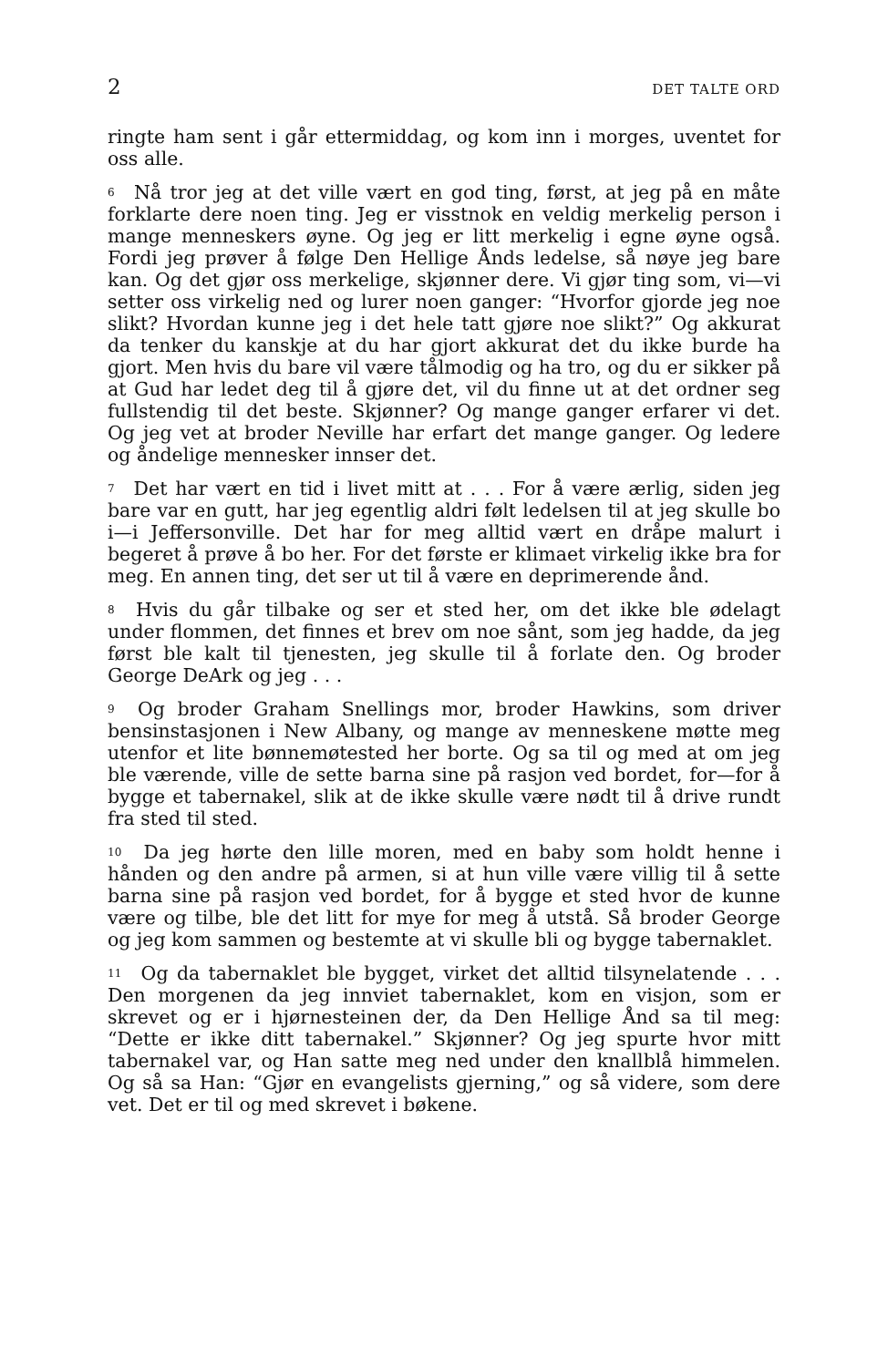2 DET TALTE ORD
ringte ham sent i går ettermiddag, og kom inn i morges, uventet for oss alle.
<sup>6</sup> Nå tror jeg at det ville vært en god ting, først, at jeg på en måte forklarte dere noen ting. Jeg er visstnok en veldig merkelig person i mange menneskers øyne. Og jeg er litt merkelig i egne øyne også. Fordi jeg prøver å følge Den Hellige Ånds ledelse, så nøye jeg bare kan. Og det gjør oss merkelige, skjønner dere. Vi gjør ting som, vi—vi setter oss virkelig ned og lurer noen ganger: “Hvorfor gjorde jeg noe slikt? Hvordan kunne jeg i det hele tatt gjøre noe slikt?” Og akkurat da tenker du kanskje at du har gjort akkurat det du ikke burde ha gjort. Men hvis du bare vil være tålmodig og ha tro, og du er sikker på at Gud har ledet deg til å gjøre det, vil du finne ut at det ordner seg fullstendig til det beste. Skjønner? Og mange ganger erfarer vi det. Og jeg vet at broder Neville har erfart det mange ganger. Og ledere og åndelige mennesker innser det.
<sup>7</sup> Det har vært en tid i livet mitt at . . . For å være ærlig, siden jeg bare var en gutt, har jeg egentlig aldri følt ledelsen til at jeg skulle bo i—i Jeffersonville. Det har for meg alltid vært en dråpe malurt i begeret å prøve å bo her. For det første er klimaet virkelig ikke bra for meg. En annen ting, det ser ut til å være en deprimerende ånd.
<sup>8</sup> Hvis du går tilbake og ser et sted her, om det ikke ble ødelagt under flommen, det finnes et brev om noe sånt, som jeg hadde, da jeg først ble kalt til tjenesten, jeg skulle til å forlate den. Og broder George DeArk og jeg . . .
<sup>9</sup> Og broder Graham Snellings mor, broder Hawkins, som driver bensinstasjonen i New Albany, og mange av menneskene møtte meg utenfor et lite bønnemøtested her borte. Og sa til og med at om jeg ble værende, ville de sette barna sine på rasjon ved bordet, for—for å bygge et tabernakel, slik at de ikke skulle være nødt til å drive rundt fra sted til sted.
<sup>10</sup> Da jeg hørte den lille moren, med en baby som holdt henne i hånden og den andre på armen, si at hun ville være villig til å sette barna sine på rasjon ved bordet, for å bygge et sted hvor de kunne være og tilbe, ble det litt for mye for meg å utstå. Så broder George og jeg kom sammen og bestemte at vi skulle bli og bygge tabernaklet.
<sup>11</sup> Og da tabernaklet ble bygget, virket det alltid tilsynelatende . . . Den morgenen da jeg innviet tabernaklet, kom en visjon, som er skrevet og er i hjørnesteinen der, da Den Hellige Ånd sa til meg: “Dette er ikke ditt tabernakel.” Skjønner? Og jeg spurte hvor mitt tabernakel var, og Han satte meg ned under den knallblå himmelen. Og så sa Han: “Gjør en evangelists gjerning,” og så videre, som dere vet. Det er til og med skrevet i bøkene.